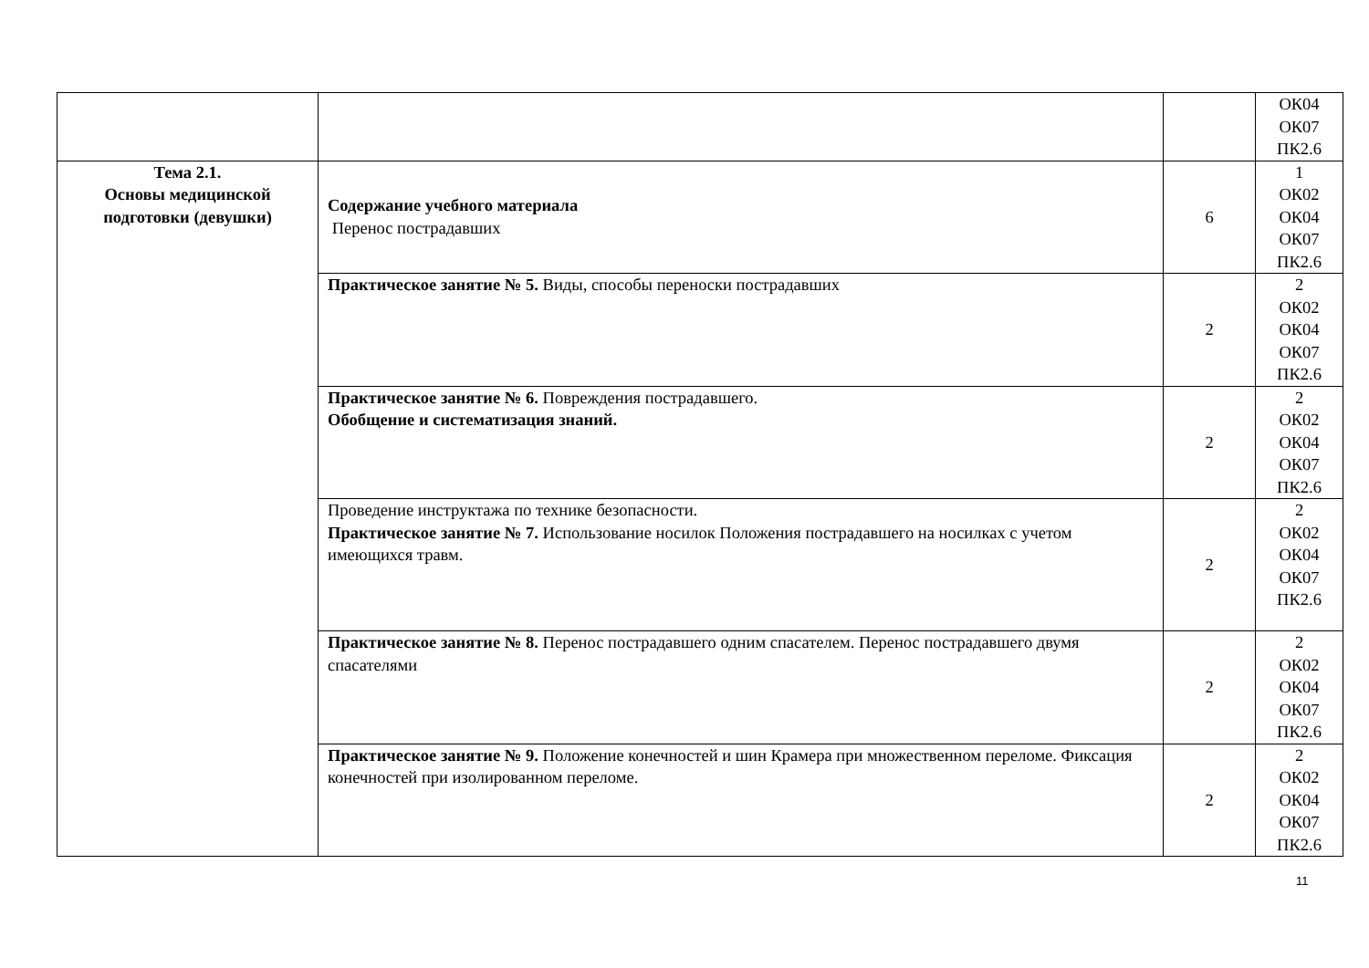| | | | ОК04 ОК07 ПК2.6 |
| Тема 2.1. Основы медицинской подготовки (девушки) | Содержание учебного материала Перенос пострадавших | 6 | 1 ОК02 ОК04 ОК07 ПК2.6 |
| | Практическое занятие № 5. Виды, способы переноски пострадавших | 2 | 2 ОК02 ОК04 ОК07 ПК2.6 |
| | Практическое занятие № 6. Повреждения пострадавшего. Обобщение и систематизация знаний. | 2 | 2 ОК02 ОК04 ОК07 ПК2.6 |
| | Проведение инструктажа по технике безопасности. Практическое занятие № 7. Использование носилок Положения пострадавшего на носилках с учетом имеющихся травм. | 2 | 2 ОК02 ОК04 ОК07 ПК2.6 |
| | Практическое занятие № 8. Перенос пострадавшего одним спасателем. Перенос пострадавшего двумя спасателями | 2 | 2 ОК02 ОК04 ОК07 ПК2.6 |
| | Практическое занятие № 9. Положение конечностей и шин Крамера при множественном переломе. Фиксация конечностей при изолированном переломе. | 2 | 2 ОК02 ОК04 ОК07 ПК2.6 |
11